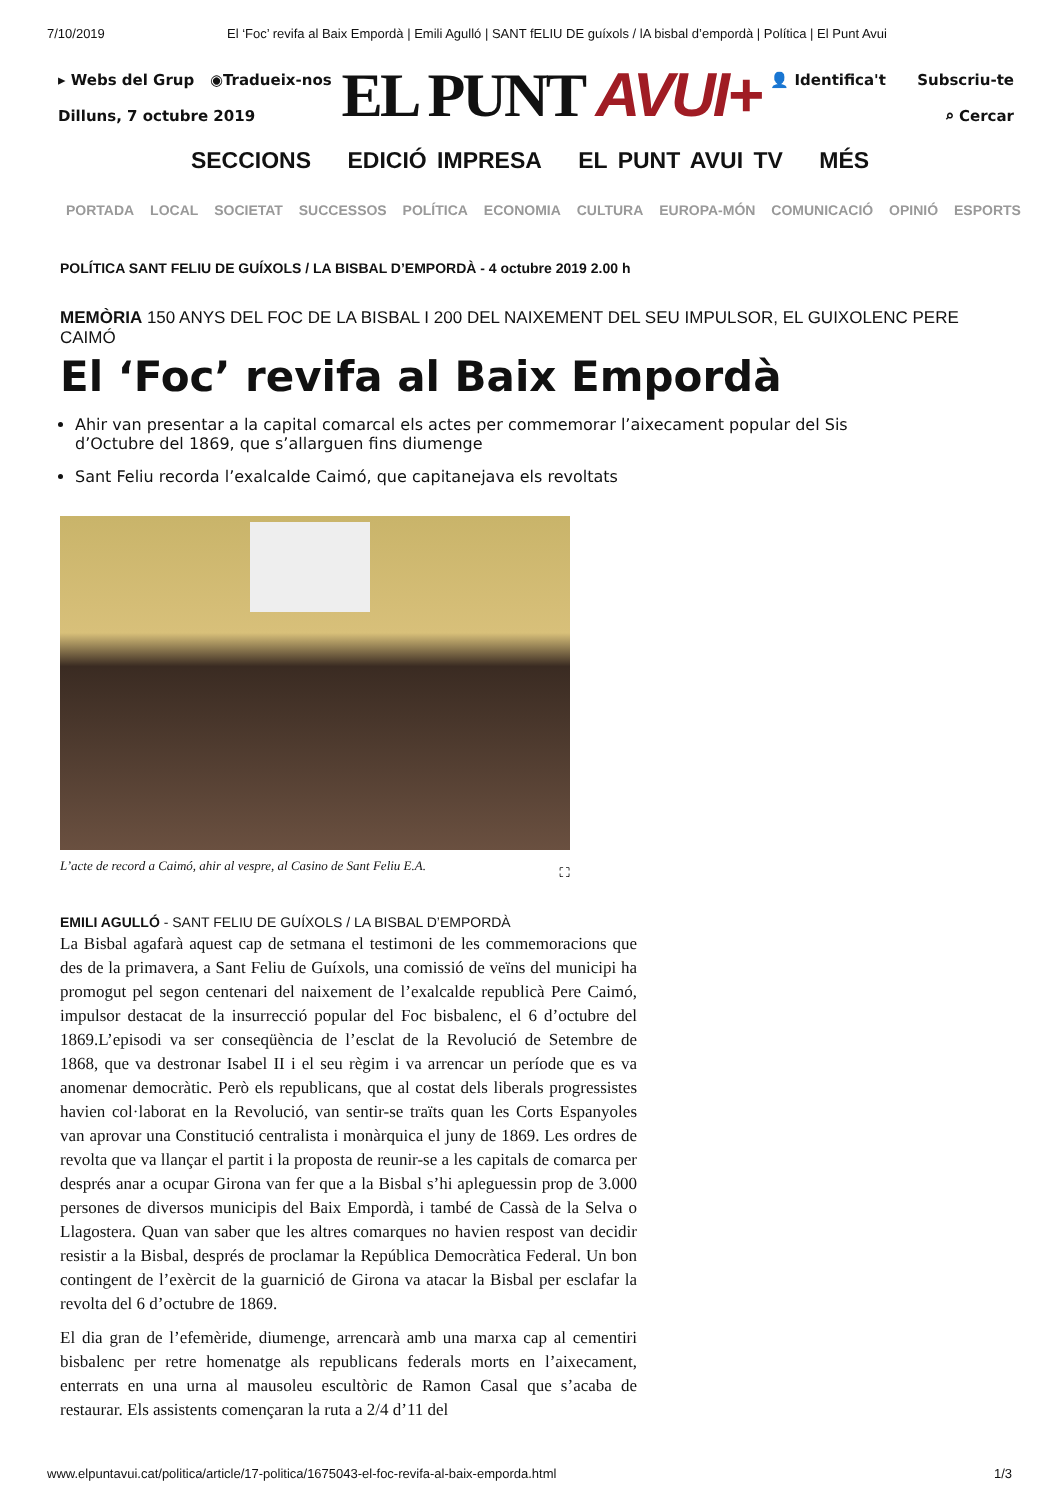7/10/2019 El ‘Foc’ revifa al Baix Empordà | Emili Agulló | SANT fELIU DE guíxols / lA bisbal d’empordà | Política | El Punt Avui
▸ Webs del Grup ◉Tradueix-nos
Dilluns, 7 octubre 2019
EL PUNT AVUI+
👤 Identifica't Subscriu-te
⌕ Cercar
SECCIONS EDICIÓ IMPRESA EL PUNT AVUI TV MÉS
PORTADA LOCAL SOCIETAT SUCCESSOS POLÍTICA ECONOMIA CULTURA EUROPA-MÓN COMUNICACIÓ OPINIÓ ESPORTS
POLÍTICA SANT FELIU DE GUÍXOLS / LA BISBAL D’EMPORDÀ - 4 octubre 2019 2.00 h
MEMÒRIA 150 ANYS DEL FOC DE LA BISBAL I 200 DEL NAIXEMENT DEL SEU IMPULSOR, EL GUIXOLENC PERE CAIMÓ
El ‘Foc’ revifa al Baix Empordà
Ahir van presentar a la capital comarcal els actes per commemorar l’aixecament popular del Sis d’Octubre del 1869, que s’allarguen fins diumenge
Sant Feliu recorda l’exalcalde Caimó, que capitanejava els revoltats
L’acte de record a Caimó, ahir al vespre, al Casino de Sant Feliu E.A. ⛶
EMILI AGULLÓ - SANT FELIU DE GUÍXOLS / LA BISBAL D’EMPORDÀ
La Bisbal agafarà aquest cap de setmana el testimoni de les commemoracions que des de la primavera, a Sant Feliu de Guíxols, una comissió de veïns del municipi ha promogut pel segon centenari del naixement de l’exalcalde republicà Pere Caimó, impulsor destacat de la insurrecció popular del Foc bisbalenc, el 6 d’octubre del 1869.L’episodi va ser conseqüència de l’esclat de la Revolució de Setembre de 1868, que va destronar Isabel II i el seu règim i va arrencar un període que es va anomenar democràtic. Però els republicans, que al costat dels liberals progressistes havien col·laborat en la Revolució, van sentir-se traïts quan les Corts Espanyoles van aprovar una Constitució centralista i monàrquica el juny de 1869. Les ordres de revolta que va llançar el partit i la proposta de reunir-se a les capitals de comarca per després anar a ocupar Girona van fer que a la Bisbal s’hi apleguessin prop de 3.000 persones de diversos municipis del Baix Empordà, i també de Cassà de la Selva o Llagostera. Quan van saber que les altres comarques no havien respost van decidir resistir a la Bisbal, després de proclamar la República Democràtica Federal. Un bon contingent de l’exèrcit de la guarnició de Girona va atacar la Bisbal per esclafar la revolta del 6 d’octubre de 1869.
El dia gran de l’efemèride, diumenge, arrencarà amb una marxa cap al cementiri bisbalenc per retre homenatge als republicans federals morts en l’aixecament, enterrats en una urna al mausoleu escultòric de Ramon Casal que s’acaba de restaurar. Els assistents començaran la ruta a 2/4 d’11 del
www.elpuntavui.cat/politica/article/17-politica/1675043-el-foc-revifa-al-baix-emporda.html 1/3